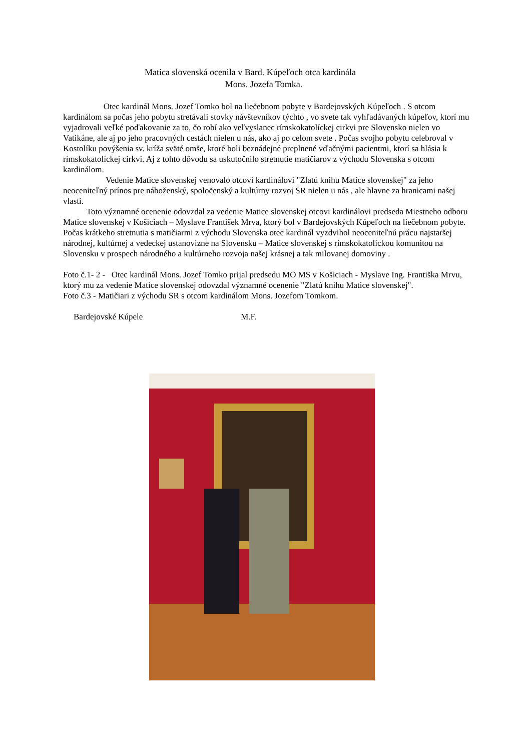Matica slovenská ocenila v Bard. Kúpeľoch otca kardinála
Mons. Jozefa Tomka.
Otec kardinál Mons. Jozef Tomko bol na liečebnom pobyte v Bardejovských Kúpeľoch . S otcom kardinálom sa počas jeho pobytu stretávali stovky návštevníkov týchto , vo svete tak vyhľadávaných kúpeľov, ktorí mu vyjadrovali veľké poďakovanie za to, čo robí ako veľvyslanec rímskokatolíckej cirkvi pre Slovensko nielen vo Vatikáne, ale aj po jeho pracovných cestách nielen u nás, ako aj po celom svete . Počas svojho pobytu celebroval v Kostolíku povýšenia sv. kríža sväté omše, ktoré boli beznádejné preplnené vďačnými pacientmi, ktorí sa hlásia k rímskokatolíckej cirkvi. Aj z tohto dôvodu sa uskutočnilo stretnutie matičiarov z východu Slovenska s otcom kardinálom.
Vedenie Matice slovenskej venovalo otcovi kardinálovi "Zlatú knihu Matice slovenskej" za jeho neoceniteľný prínos pre náboženský, spoločenský a kultúrny rozvoj SR nielen u nás , ale hlavne za hranicami našej vlasti.
Toto významné ocenenie odovzdal za vedenie Matice slovenskej otcovi kardinálovi predseda Miestneho odboru Matice slovenskej v Košiciach – Myslave František Mrva, ktorý bol v Bardejovských Kúpeľoch na liečebnom pobyte. Počas krátkeho stretnutia s matičiarmi z východu Slovenska otec kardinál vyzdvihol neoceniteľnú prácu najstaršej národnej, kultúrnej a vedeckej ustanovizne na Slovensku – Matice slovenskej s rímskokatolíckou komunitou na Slovensku v prospech národného a kultúrneho rozvoja našej krásnej a tak milovanej domoviny .
Foto č.1- 2 - Otec kardinál Mons. Jozef Tomko prijal predsedu MO MS v Košiciach - Myslave Ing. Františka Mrvu, ktorý mu za vedenie Matice slovenskej odovzdal významné ocenenie "Zlatú knihu Matice slovenskej".
Foto č.3 - Matičiari z východu SR s otcom kardinálom Mons. Jozefom Tomkom.
Bardejovské Kúpele M.F.